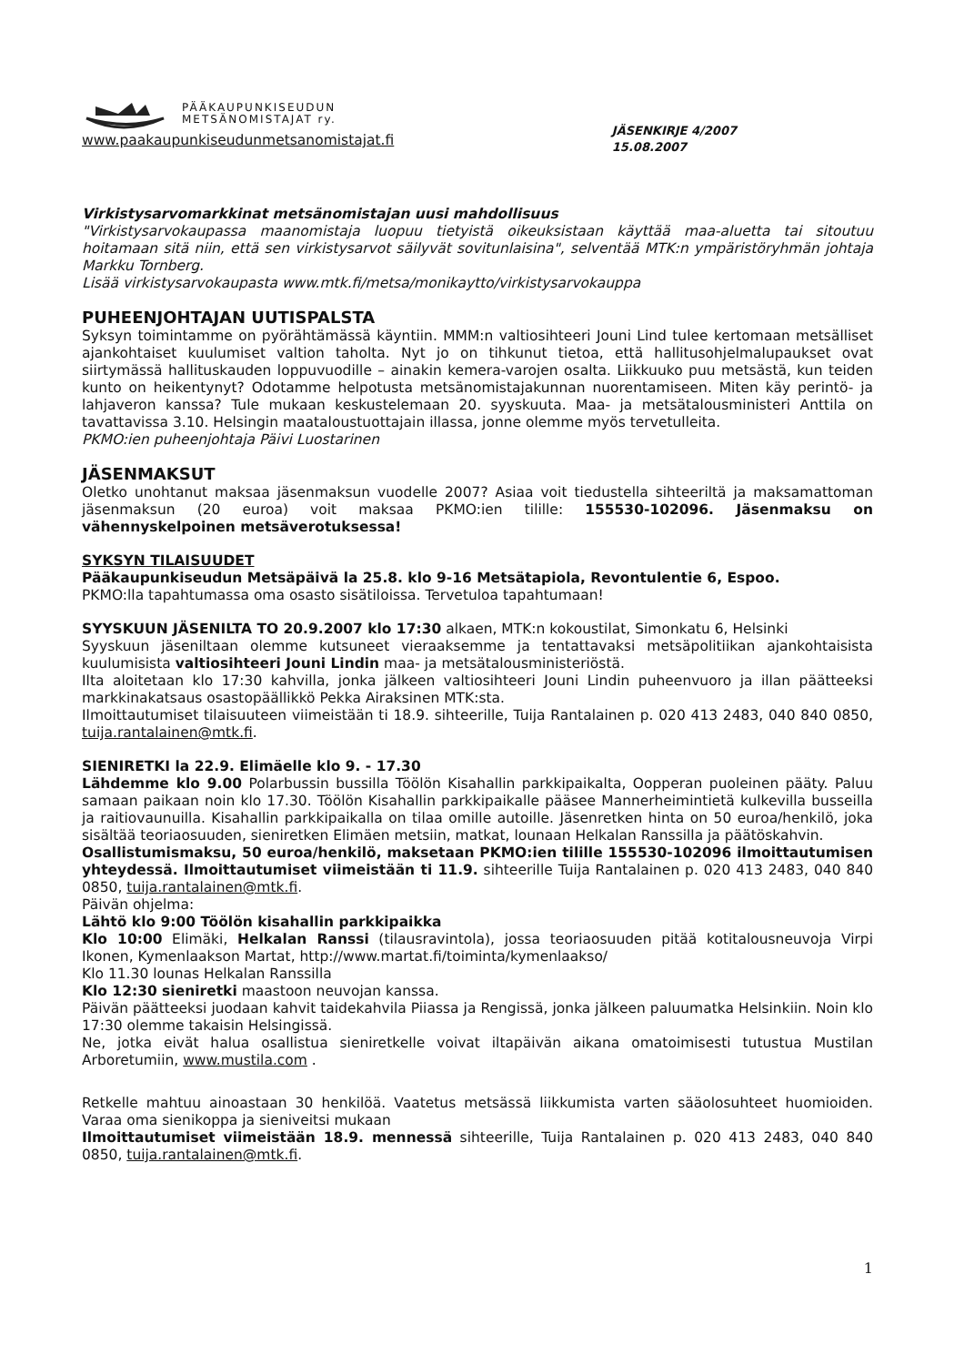PÄÄKAUPUNKISEUDUN
METSÄNOMISTAJAT ry.
www.paakaupunkiseudunmetsanomistajat.fi
JÄSENKIRJE 4/2007
15.08.2007
Virkistysarvomarkkinat metsänomistajan uusi mahdollisuus
"Virkistysarvokaupassa maanomistaja luopuu tietyistä oikeuksistaan käyttää maa-aluetta tai sitoutuu hoitamaan sitä niin, että sen virkistysarvot säilyvät sovitunlaisina", selventää MTK:n ympäristöryhmän johtaja Markku Tornberg.
Lisää virkistysarvokaupasta www.mtk.fi/metsa/monikaytto/virkistysarvokauppa
PUHEENJOHTAJAN UUTISPALSTA
Syksyn toimintamme on pyörähtämässä käyntiin. MMM:n valtiosihteeri Jouni Lind tulee kertomaan metsälliset ajankohtaiset kuulumiset valtion taholta. Nyt jo on tihkunut tietoa, että hallitusohjelmalupaukset ovat siirtymässä hallituskauden loppuvuodille – ainakin kemera-varojen osalta. Liikkuuko puu metsästä, kun teiden kunto on heikentynyt? Odotamme helpotusta metsänomistajakunnan nuorentamiseen. Miten käy perintö- ja lahjaveron kanssa? Tule mukaan keskustelemaan 20. syyskuuta. Maa- ja metsätalousministeri Anttila on tavattavissa 3.10. Helsingin maataloustuottajain illassa, jonne olemme myös tervetulleita.
PKMO:ien puheenjohtaja Päivi Luostarinen
JÄSENMAKSUT
Oletko unohtanut maksaa jäsenmaksun vuodelle 2007? Asiaa voit tiedustella sihteeriltä ja maksamattoman jäsenmaksun (20 euroa) voit maksaa PKMO:ien tilille: 155530-102096. Jäsenmaksu on vähennyskelpoinen metsäverotuksessa!
SYKSYN TILAISUUDET
Pääkaupunkiseudun Metsäpäivä la 25.8. klo 9-16 Metsätapiola, Revontulentie 6, Espoo.
PKMO:lla tapahtumassa oma osasto sisätiloissa. Tervetuloa tapahtumaan!
SYYSKUUN JÄSENILTA TO 20.9.2007 klo 17:30 alkaen, MTK:n kokoustilat, Simonkatu 6, Helsinki
Syyskuun jäseniltaan olemme kutsuneet vieraaksemme ja tentattavaksi metsäpolitiikan ajankohtaisista kuulumisista valtiosihteeri Jouni Lindin maa- ja metsätalousministeriöstä.
Ilta aloitetaan klo 17:30 kahvilla, jonka jälkeen valtiosihteeri Jouni Lindin puheenvuoro ja illan päätteeksi markkinakatsaus osastopäällikkö Pekka Airaksinen MTK:sta.
Ilmoittautumiset tilaisuuteen viimeistään ti 18.9. sihteerille, Tuija Rantalainen p. 020 413 2483, 040 840 0850, tuija.rantalainen@mtk.fi.
SIENIRETKI la 22.9. Elimäelle klo 9. - 17.30
Lähdemme klo 9.00 Polarbussin bussilla Töölön Kisahallin parkkipaikalta, Oopperan puoleinen pääty. Paluu samaan paikaan noin klo 17.30. Töölön Kisahallin parkkipaikalle pääsee Mannerheimintietä kulkevilla busseilla ja raitiovaunuilla. Kisahallin parkkipaikalla on tilaa omille autoille. Jäsenretken hinta on 50 euroa/henkilö, joka sisältää teoriaosuuden, sieniretken Elimäen metsiin, matkat, lounaan Helkalan Ranssilla ja päätöskahvin.
Osallistumismaksu, 50 euroa/henkilö, maksetaan PKMO:ien tilille 155530-102096 ilmoittautumisen yhteydessä. Ilmoittautumiset viimeistään ti 11.9. sihteerille Tuija Rantalainen p. 020 413 2483, 040 840 0850, tuija.rantalainen@mtk.fi.
Päivän ohjelma:
Lähtö klo 9:00 Töölön kisahallin parkkipaikka
Klo 10:00 Elimäki, Helkalan Ranssi (tilausravintola), jossa teoriaosuuden pitää kotitalousneuvoja Virpi Ikonen, Kymenlaakson Martat, http://www.martat.fi/toiminta/kymenlaakso/
Klo 11.30 lounas Helkalan Ranssilla
Klo 12:30 sieniretki maastoon neuvojan kanssa.
Päivän päätteeksi juodaan kahvit taidekahvila Piiassa ja Rengissä, jonka jälkeen paluumatka Helsinkiin. Noin klo 17:30 olemme takaisin Helsingissä.
Ne, jotka eivät halua osallistua sieniretkelle voivat iltapäivän aikana omatoimisesti tutustua Mustilan Arboretumiin, www.mustila.com .
Retkelle mahtuu ainoastaan 30 henkilöä. Vaatetus metsässä liikkumista varten sääolosuhteet huomioiden. Varaa oma sienikoppa ja sieniveitsi mukaan
Ilmoittautumiset viimeistään 18.9. mennessä sihteerille, Tuija Rantalainen p. 020 413 2483, 040 840 0850, tuija.rantalainen@mtk.fi.
1